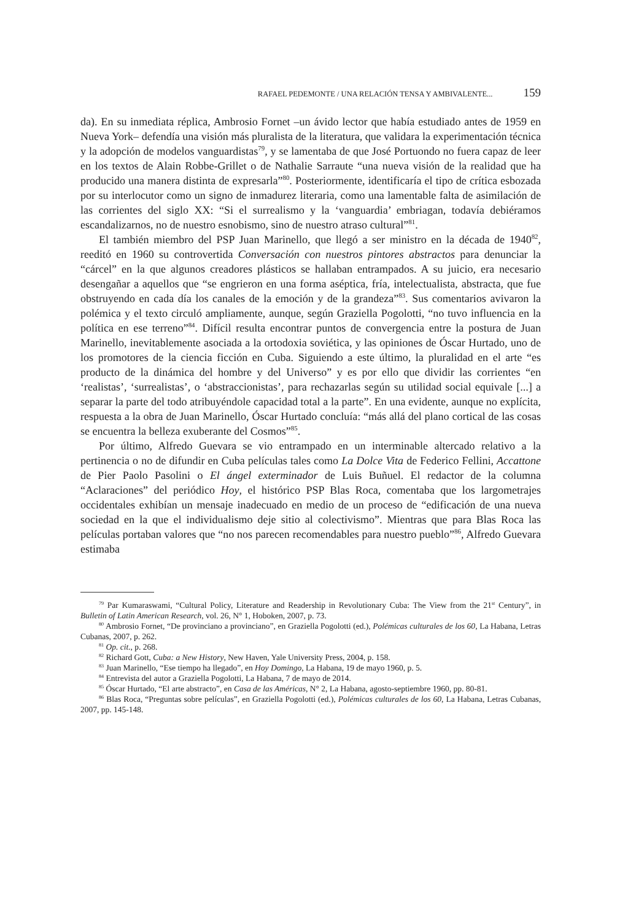RAFAEL PEDEMONTE / UNA RELACIÓN TENSA Y AMBIVALENTE... 159
da). En su inmediata réplica, Ambrosio Fornet –un ávido lector que había estudiado antes de 1959 en Nueva York– defendía una visión más pluralista de la literatura, que validara la experimentación técnica y la adopción de modelos vanguardistas<sup>79</sup>, y se lamentaba de que José Portuondo no fuera capaz de leer en los textos de Alain Robbe-Grillet o de Nathalie Sarraute “una nueva visión de la realidad que ha producido una manera distinta de expresarla”<sup>80</sup>. Posteriormente, identificaría el tipo de crítica esbozada por su interlocutor como un signo de inmadurez literaria, como una lamentable falta de asimilación de las corrientes del siglo XX: “Si el surrealismo y la ‘vanguardia’ embriagan, todavía debiéramos escandalizarnos, no de nuestro esnobismo, sino de nuestro atraso cultural”<sup>81</sup>.
El también miembro del PSP Juan Marinello, que llegó a ser ministro en la década de 1940<sup>82</sup>, reeditó en 1960 su controvertida Conversación con nuestros pintores abstractos para denunciar la “cárcel” en la que algunos creadores plásticos se hallaban entrampados. A su juicio, era necesario desengañar a aquellos que “se engrieron en una forma aséptica, fría, intelectualista, abstracta, que fue obstruyendo en cada día los canales de la emoción y de la grandeza”<sup>83</sup>. Sus comentarios avivaron la polémica y el texto circuló ampliamente, aunque, según Graziella Pogolotti, “no tuvo influencia en la política en ese terreno”<sup>84</sup>. Difícil resulta encontrar puntos de convergencia entre la postura de Juan Marinello, inevitablemente asociada a la ortodoxia soviética, y las opiniones de Óscar Hurtado, uno de los promotores de la ciencia ficción en Cuba. Siguiendo a este último, la pluralidad en el arte “es producto de la dinámica del hombre y del Universo” y es por ello que dividir las corrientes “en ‘realistas’, ‘surrealistas’, o ‘abstraccionistas’, para rechazarlas según su utilidad social equivale [...] a separar la parte del todo atribuyéndole capacidad total a la parte”. En una evidente, aunque no explícita, respuesta a la obra de Juan Marinello, Óscar Hurtado concluía: “más allá del plano cortical de las cosas se encuentra la belleza exuberante del Cosmos”<sup>85</sup>.
Por último, Alfredo Guevara se vio entrampado en un interminable altercado relativo a la pertinencia o no de difundir en Cuba películas tales como La Dolce Vita de Federico Fellini, Accattone de Pier Paolo Pasolini o El ángel exterminador de Luis Buñuel. El redactor de la columna “Aclaraciones” del periódico Hoy, el histórico PSP Blas Roca, comentaba que los largometrajes occidentales exhibían un mensaje inadecuado en medio de un proceso de “edificación de una nueva sociedad en la que el individualismo deje sitio al colectivismo”. Mientras que para Blas Roca las películas portaban valores que “no nos parecen recomendables para nuestro pueblo”<sup>86</sup>, Alfredo Guevara estimaba
<sup>79</sup> Par Kumaraswami, “Cultural Policy, Literature and Readership in Revolutionary Cuba: The View from the 21<sup>st</sup> Century”, in Bulletin of Latin American Research, vol. 26, N° 1, Hoboken, 2007, p. 73.
<sup>80</sup> Ambrosio Fornet, “De provinciano a provinciano”, en Graziella Pogolotti (ed.), Polémicas culturales de los 60, La Habana, Letras Cubanas, 2007, p. 262.
<sup>81</sup> Op. cit., p. 268.
<sup>82</sup> Richard Gott, Cuba: a New History, New Haven, Yale University Press, 2004, p. 158.
<sup>83</sup> Juan Marinello, “Ese tiempo ha llegado”, en Hoy Domingo, La Habana, 19 de mayo 1960, p. 5.
<sup>84</sup> Entrevista del autor a Graziella Pogolotti, La Habana, 7 de mayo de 2014.
<sup>85</sup> Óscar Hurtado, “El arte abstracto”, en Casa de las Américas, N° 2, La Habana, agosto-septiembre 1960, pp. 80-81.
<sup>86</sup> Blas Roca, “Preguntas sobre películas”, en Graziella Pogolotti (ed.), Polémicas culturales de los 60, La Habana, Letras Cubanas, 2007, pp. 145-148.